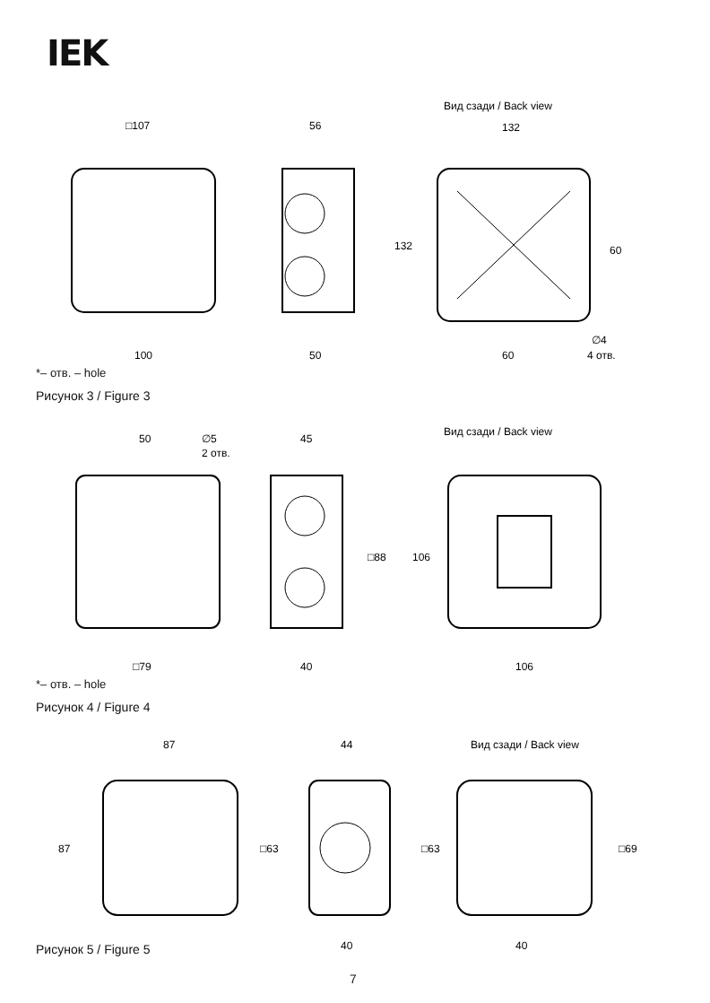IEK
Вид сзади / Back view
□107
56
132
60
132
100
50
60
∅4
4 отв.
*– отв. – hole
Рисунок 3 / Figure 3
Вид сзади / Back view
50
∅5
2 отв.
45
□88
106
□79
40
106
*– отв. – hole
Рисунок 4 / Figure 4
Вид сзади / Back view
87
44
87
□63
□63
□69
40
40
Рисунок 5 / Figure 5
7